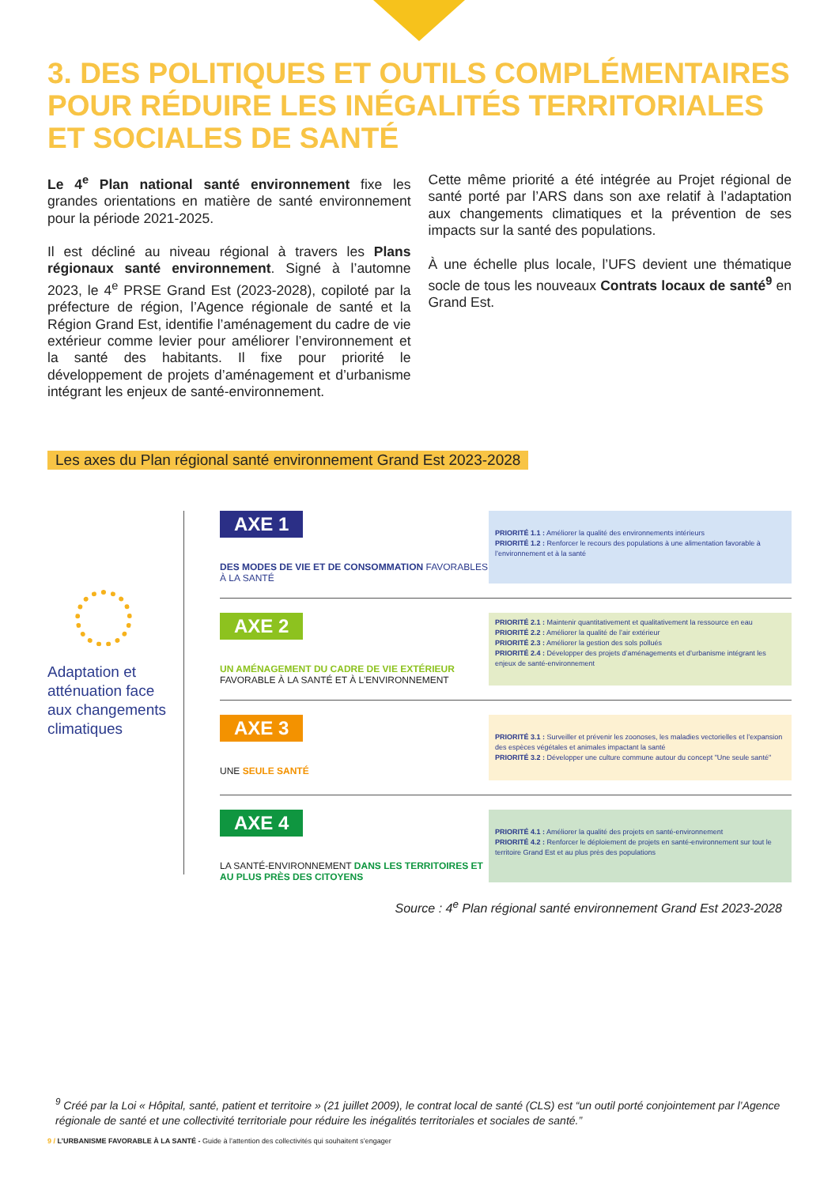3. DES POLITIQUES ET OUTILS COMPLÉMENTAIRES POUR RÉDUIRE LES INÉGALITÉS TERRITORIALES ET SOCIALES DE SANTÉ
Le 4<sup>e</sup> Plan national santé environnement fixe les grandes orientations en matière de santé environnement pour la période 2021-2025.
Il est décliné au niveau régional à travers les Plans régionaux santé environnement. Signé à l’automne 2023, le 4<sup>e</sup> PRSE Grand Est (2023-2028), copiloté par la préfecture de région, l’Agence régionale de santé et la Région Grand Est, identifie l’aménagement du cadre de vie extérieur comme levier pour améliorer l’environnement et la santé des habitants. Il fixe pour priorité le développement de projets d’aménagement et d’urbanisme intégrant les enjeux de santé-environnement.
Cette même priorité a été intégrée au Projet régional de santé porté par l’ARS dans son axe relatif à l’adaptation aux changements climatiques et la prévention de ses impacts sur la santé des populations.
À une échelle plus locale, l’UFS devient une thématique socle de tous les nouveaux Contrats locaux de santé<sup>9</sup> en Grand Est.
Les axes du Plan régional santé environnement Grand Est 2023-2028
Adaptation et atténuation face aux changements climatiques
AXE 1
DES MODES DE VIE ET DE CONSOMMATION FAVORABLES À LA SANTÉ
PRIORITÉ 1.1 : Améliorer la qualité des environnements intérieurs
PRIORITÉ 1.2 : Renforcer le recours des populations à une alimentation favorable à l’environnement et à la santé
AXE 2
UN AMÉNAGEMENT DU CADRE DE VIE EXTÉRIEUR FAVORABLE À LA SANTÉ ET À L’ENVIRONNEMENT
PRIORITÉ 2.1 : Maintenir quantitativement et qualitativement la ressource en eau
PRIORITÉ 2.2 : Améliorer la qualité de l’air extérieur
PRIORITÉ 2.3 : Améliorer la gestion des sols pollués
PRIORITÉ 2.4 : Développer des projets d’aménagements et d’urbanisme intégrant les enjeux de santé-environnement
AXE 3
UNE SEULE SANTÉ
PRIORITÉ 3.1 : Surveiller et prévenir les zoonoses, les maladies vectorielles et l’expansion des espèces végétales et animales impactant la santé
PRIORITÉ 3.2 : Développer une culture commune autour du concept "Une seule santé"
AXE 4
LA SANTÉ-ENVIRONNEMENT DANS LES TERRITOIRES ET AU PLUS PRÈS DES CITOYENS
PRIORITÉ 4.1 : Améliorer la qualité des projets en santé-environnement
PRIORITÉ 4.2 : Renforcer le déploiement de projets en santé-environnement sur tout le territoire Grand Est et au plus près des populations
Source : 4<sup>e</sup> Plan régional santé environnement Grand Est 2023-2028
<sup>9</sup> Créé par la Loi « Hôpital, santé, patient et territoire » (21 juillet 2009), le contrat local de santé (CLS) est “un outil porté conjointement par l’Agence régionale de santé et une collectivité territoriale pour réduire les inégalités territoriales et sociales de santé.”
9 / L’URBANISME FAVORABLE À LA SANTÉ - Guide à l’attention des collectivités qui souhaitent s’engager